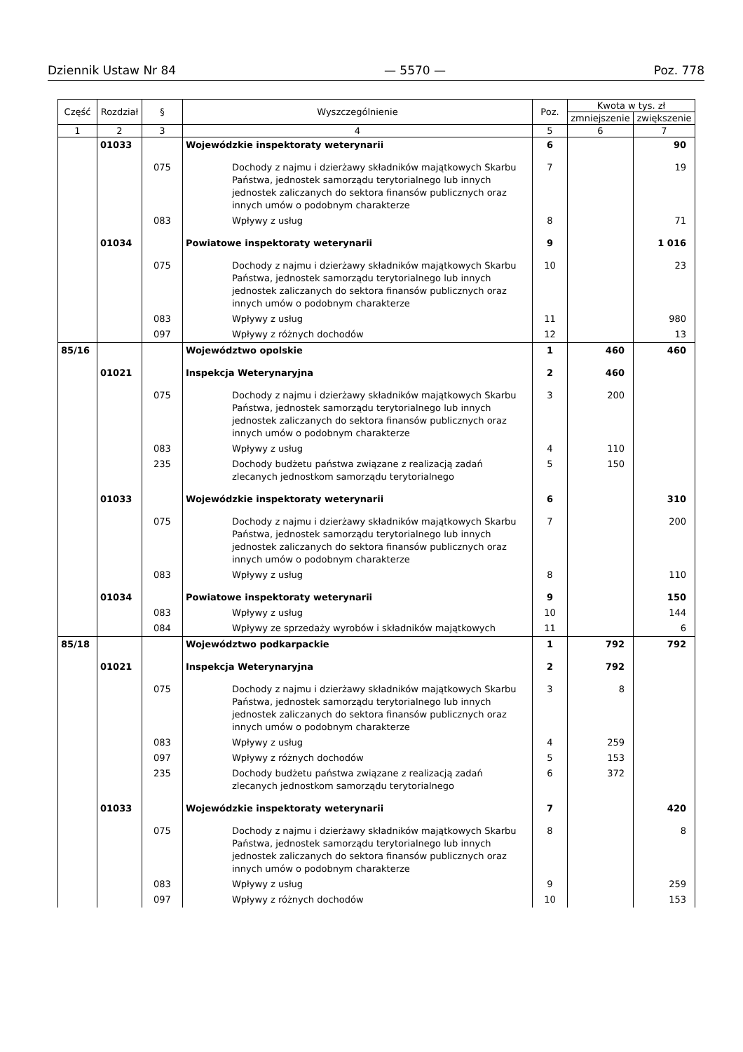Dziennik Ustaw Nr 84 — 5570 — Poz. 778
| Część | Rozdział | § | Wyszczególnienie | Poz. | Kwota w tys. zł | |
| --- | --- | --- | --- | --- | --- | --- |
| | | | | | zmniejszenie | zwiększenie |
| 1 | 2 | 3 | 4 | 5 | 6 | 7 |
| | 01033 | | Wojewódzkie inspektoraty weterynarii | 6 | | 90 |
| | | 075 | Dochody z najmu i dzierżawy składników majątkowych Skarbu Państwa, jednostek samorządu terytorialnego lub innych jednostek zaliczanych do sektora finansów publicznych oraz innych umów o podobnym charakterze | 7 | | 19 |
| | | 083 | Wpływy z usług | 8 | | 71 |
| | 01034 | | Powiatowe inspektoraty weterynarii | 9 | | 1 016 |
| | | 075 | Dochody z najmu i dzierżawy składników majątkowych Skarbu Państwa, jednostek samorządu terytorialnego lub innych jednostek zaliczanych do sektora finansów publicznych oraz innych umów o podobnym charakterze | 10 | | 23 |
| | | 083 | Wpływy z usług | 11 | | 980 |
| | | 097 | Wpływy z różnych dochodów | 12 | | 13 |
| 85/16 | | | Województwo opolskie | 1 | 460 | 460 |
| | 01021 | | Inspekcja Weterynaryjna | 2 | 460 | |
| | | 075 | Dochody z najmu i dzierżawy składników majątkowych Skarbu Państwa, jednostek samorządu terytorialnego lub innych jednostek zaliczanych do sektora finansów publicznych oraz innych umów o podobnym charakterze | 3 | 200 | |
| | | 083 | Wpływy z usług | 4 | 110 | |
| | | 235 | Dochody budżetu państwa związane z realizacją zadań zlecanych jednostkom samorządu terytorialnego | 5 | 150 | |
| | 01033 | | Wojewódzkie inspektoraty weterynarii | 6 | | 310 |
| | | 075 | Dochody z najmu i dzierżawy składników majątkowych Skarbu Państwa, jednostek samorządu terytorialnego lub innych jednostek zaliczanych do sektora finansów publicznych oraz innych umów o podobnym charakterze | 7 | | 200 |
| | | 083 | Wpływy z usług | 8 | | 110 |
| | 01034 | | Powiatowe inspektoraty weterynarii | 9 | | 150 |
| | | 083 | Wpływy z usług | 10 | | 144 |
| | | 084 | Wpływy ze sprzedaży wyrobów i składników majątkowych | 11 | | 6 |
| 85/18 | | | Województwo podkarpackie | 1 | 792 | 792 |
| | 01021 | | Inspekcja Weterynaryjna | 2 | 792 | |
| | | 075 | Dochody z najmu i dzierżawy składników majątkowych Skarbu Państwa, jednostek samorządu terytorialnego lub innych jednostek zaliczanych do sektora finansów publicznych oraz innych umów o podobnym charakterze | 3 | 8 | |
| | | 083 | Wpływy z usług | 4 | 259 | |
| | | 097 | Wpływy z różnych dochodów | 5 | 153 | |
| | | 235 | Dochody budżetu państwa związane z realizacją zadań zlecanych jednostkom samorządu terytorialnego | 6 | 372 | |
| | 01033 | | Wojewódzkie inspektoraty weterynarii | 7 | | 420 |
| | | 075 | Dochody z najmu i dzierżawy składników majątkowych Skarbu Państwa, jednostek samorządu terytorialnego lub innych jednostek zaliczanych do sektora finansów publicznych oraz innych umów o podobnym charakterze | 8 | | 8 |
| | | 083 | Wpływy z usług | 9 | | 259 |
| | | 097 | Wpływy z różnych dochodów | 10 | | 153 |